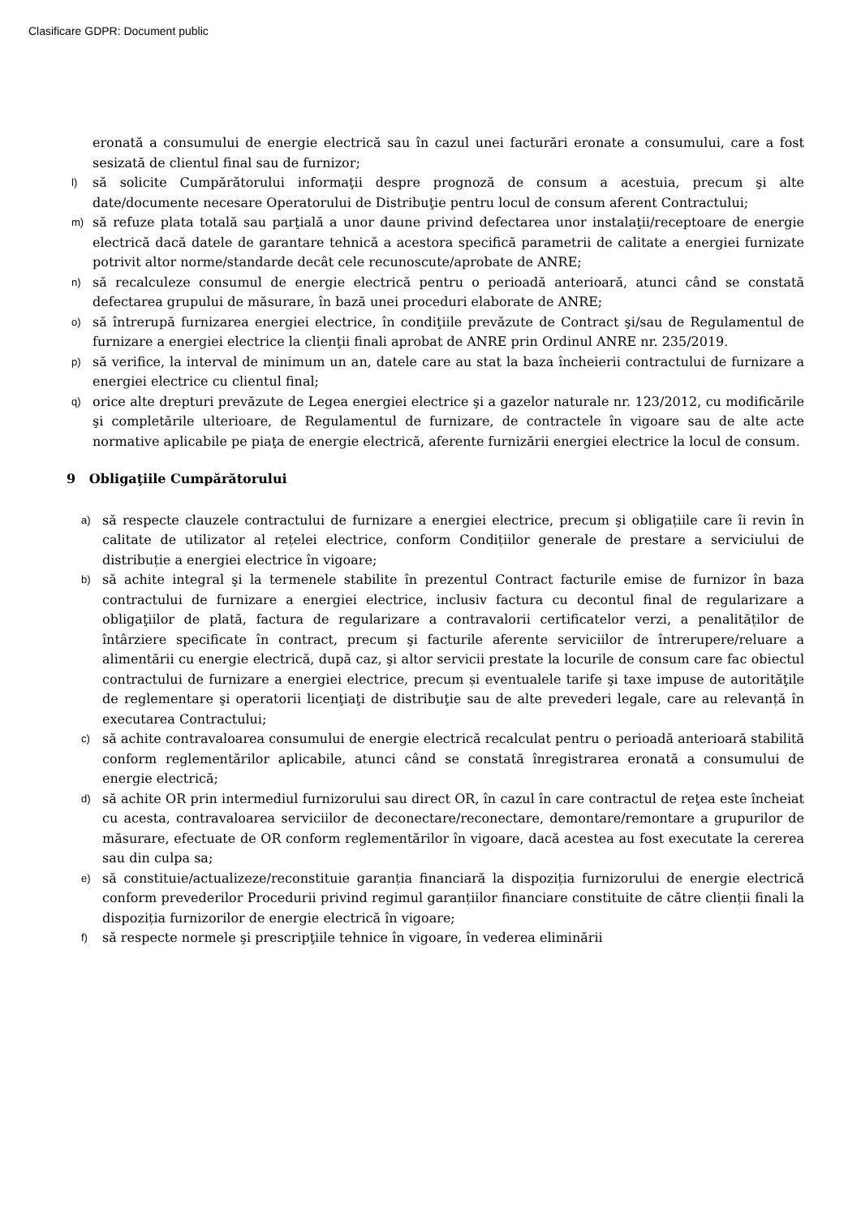Clasificare GDPR: Document public
eronată a consumului de energie electrică sau în cazul unei facturări eronate a consumului, care a fost sesizată de clientul final sau de furnizor;
l) să solicite Cumpărătorului informaţii despre prognoză de consum a acestuia, precum şi alte date/documente necesare Operatorului de Distribuţie pentru locul de consum aferent Contractului;
m) să refuze plata totală sau parţială a unor daune privind defectarea unor instalaţii/receptoare de energie electrică dacă datele de garantare tehnică a acestora specifică parametrii de calitate a energiei furnizate potrivit altor norme/standarde decât cele recunoscute/aprobate de ANRE;
n) să recalculeze consumul de energie electrică pentru o perioadă anterioară, atunci când se constată defectarea grupului de măsurare, în bază unei proceduri elaborate de ANRE;
o) să întrerupă furnizarea energiei electrice, în condiţiile prevăzute de Contract şi/sau de Regulamentul de furnizare a energiei electrice la clienţii finali aprobat de ANRE prin Ordinul ANRE nr. 235/2019.
p) să verifice, la interval de minimum un an, datele care au stat la baza încheierii contractului de furnizare a energiei electrice cu clientul final;
q) orice alte drepturi prevăzute de Legea energiei electrice şi a gazelor naturale nr. 123/2012, cu modificările şi completările ulterioare, de Regulamentul de furnizare, de contractele în vigoare sau de alte acte normative aplicabile pe piaţa de energie electrică, aferente furnizării energiei electrice la locul de consum.
9 Obligaţiile Cumpărătorului
a) să respecte clauzele contractului de furnizare a energiei electrice, precum şi obligațiile care îi revin în calitate de utilizator al rețelei electrice, conform Condițiilor generale de prestare a serviciului de distribuție a energiei electrice în vigoare;
b) să achite integral şi la termenele stabilite în prezentul Contract facturile emise de furnizor în baza contractului de furnizare a energiei electrice, inclusiv factura cu decontul final de regularizare a obligaţiilor de plată, factura de regularizare a contravalorii certificatelor verzi, a penalităților de întârziere specificate în contract, precum şi facturile aferente serviciilor de întrerupere/reluare a alimentării cu energie electrică, după caz, şi altor servicii prestate la locurile de consum care fac obiectul contractului de furnizare a energiei electrice, precum și eventualele tarife şi taxe impuse de autorităţile de reglementare şi operatorii licenţiaţi de distribuţie sau de alte prevederi legale, care au relevanță în executarea Contractului;
c) să achite contravaloarea consumului de energie electrică recalculat pentru o perioadă anterioară stabilită conform reglementărilor aplicabile, atunci când se constată înregistrarea eronată a consumului de energie electrică;
d) să achite OR prin intermediul furnizorului sau direct OR, în cazul în care contractul de reţea este încheiat cu acesta, contravaloarea serviciilor de deconectare/reconectare, demontare/remontare a grupurilor de măsurare, efectuate de OR conform reglementărilor în vigoare, dacă acestea au fost executate la cererea sau din culpa sa;
e) să constituie/actualizeze/reconstituie garanția financiară la dispoziția furnizorului de energie electrică conform prevederilor Procedurii privind regimul garanțiilor financiare constituite de către clienții finali la dispoziția furnizorilor de energie electrică în vigoare;
f) să respecte normele şi prescripţiile tehnice în vigoare, în vederea eliminării